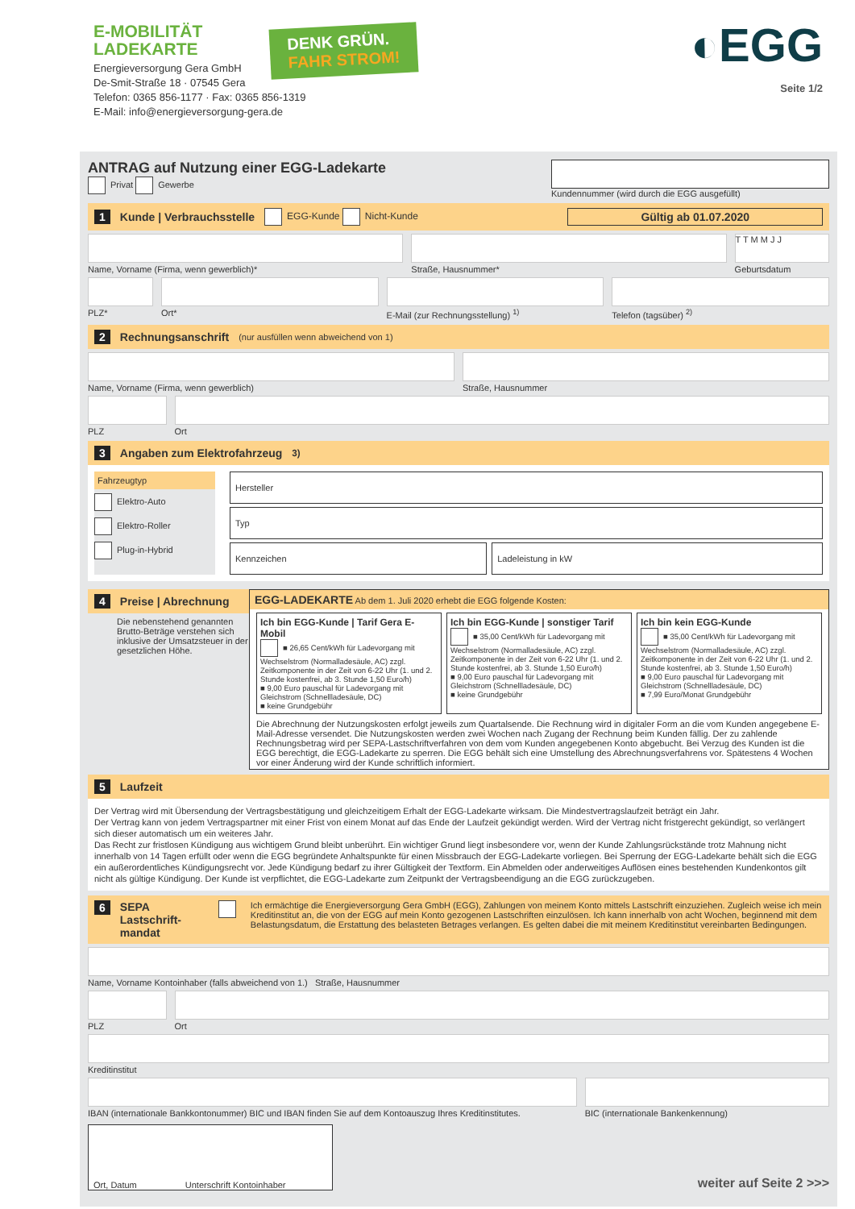E-MOBILITÄT
LADEKARTE
Energieversorgung Gera GmbH
De-Smit-Straße 18 · 07545 Gera
Telefon: 0365 856-1177 · Fax: 0365 856-1319
E-Mail: info@energieversorgung-gera.de
DENK GRÜN.
FAHR STROM!
◐EGG
Seite 1/2
ANTRAG auf Nutzung einer EGG-Ladekarte
Privat Gewerbe
Kundennummer (wird durch die EGG ausgefüllt)
1 Kunde | Verbrauchsstelle EGG-Kunde Nicht-Kunde Gültig ab 01.07.2020
Name, Vorname (Firma, wenn gewerblich)*
Straße, Hausnummer*
T T M M J J
Geburtsdatum
PLZ* Ort* E-Mail (zur Rechnungsstellung) <sup>1)</sup>
Telefon (tagsüber) <sup>2)</sup>
2 Rechnungsanschrift (nur ausfüllen wenn abweichend von 1)
Name, Vorname (Firma, wenn gewerblich)
Straße, Hausnummer
PLZ Ort
3 Angaben zum Elektrofahrzeug<sup>3)</sup>
Fahrzeugtyp
Elektro-Auto
Elektro-Roller
Plug-in-Hybrid
Hersteller
Typ
Kennzeichen Ladeleistung in kW
4 Preise | Abrechnung
Die nebenstehend genannten Brutto-Beträge verstehen sich inklusive der Umsatzsteuer in der gesetzlichen Höhe.
EGG-LADEKARTE Ab dem 1. Juli 2020 erhebt die EGG folgende Kosten:
Ich bin EGG-Kunde | Tarif Gera E-Mobil
■ 26,65 Cent/kWh für Ladevorgang mit Wechselstrom (Normalladesäule, AC) zzgl. Zeitkomponente in der Zeit von 6-22 Uhr (1. und 2. Stunde kostenfrei, ab 3. Stunde 1,50 Euro/h)
■ 9,00 Euro pauschal für Ladevorgang mit Gleichstrom (Schnellladesäule, DC)
■ keine Grundgebühr
Ich bin EGG-Kunde | sonstiger Tarif
■ 35,00 Cent/kWh für Ladevorgang mit Wechselstrom (Normalladesäule, AC) zzgl. Zeitkomponente in der Zeit von 6-22 Uhr (1. und 2. Stunde kostenfrei, ab 3. Stunde 1,50 Euro/h)
■ 9,00 Euro pauschal für Ladevorgang mit Gleichstrom (Schnellladesäule, DC)
■ keine Grundgebühr
Ich bin kein EGG-Kunde
■ 35,00 Cent/kWh für Ladevorgang mit Wechselstrom (Normalladesäule, AC) zzgl. Zeitkomponente in der Zeit von 6-22 Uhr (1. und 2. Stunde kostenfrei, ab 3. Stunde 1,50 Euro/h)
■ 9,00 Euro pauschal für Ladevorgang mit Gleichstrom (Schnellladesäule, DC)
■ 7,99 Euro/Monat Grundgebühr
Die Abrechnung der Nutzungskosten erfolgt jeweils zum Quartalsende. Die Rechnung wird in digitaler Form an die vom Kunden angegebene E-Mail-Adresse versendet. Die Nutzungskosten werden zwei Wochen nach Zugang der Rechnung beim Kunden fällig. Der zu zahlende Rechnungsbetrag wird per SEPA-Lastschriftverfahren von dem vom Kunden angegebenen Konto abgebucht. Bei Verzug des Kunden ist die EGG berechtigt, die EGG-Ladekarte zu sperren. Die EGG behält sich eine Umstellung des Abrechnungsverfahrens vor. Spätestens 4 Wochen vor einer Änderung wird der Kunde schriftlich informiert.
5 Laufzeit
Der Vertrag wird mit Übersendung der Vertragsbestätigung und gleichzeitigem Erhalt der EGG-Ladekarte wirksam. Die Mindestvertragslaufzeit beträgt ein Jahr.
Der Vertrag kann von jedem Vertragspartner mit einer Frist von einem Monat auf das Ende der Laufzeit gekündigt werden. Wird der Vertrag nicht fristgerecht gekündigt, so verlängert sich dieser automatisch um ein weiteres Jahr.
Das Recht zur fristlosen Kündigung aus wichtigem Grund bleibt unberührt. Ein wichtiger Grund liegt insbesondere vor, wenn der Kunde Zahlungsrückstände trotz Mahnung nicht innerhalb von 14 Tagen erfüllt oder wenn die EGG begründete Anhaltspunkte für einen Missbrauch der EGG-Ladekarte vorliegen. Bei Sperrung der EGG-Ladekarte behält sich die EGG ein außerordentliches Kündigungsrecht vor. Jede Kündigung bedarf zu ihrer Gültigkeit der Textform. Ein Abmelden oder anderweitiges Auflösen eines bestehenden Kundenkontos gilt nicht als gültige Kündigung. Der Kunde ist verpflichtet, die EGG-Ladekarte zum Zeitpunkt der Vertragsbeendigung an die EGG zurückzugeben.
6 SEPA Lastschrift-mandat Ich ermächtige die Energieversorgung Gera GmbH (EGG), Zahlungen von meinem Konto mittels Lastschrift einzuziehen. Zugleich weise ich mein Kreditinstitut an, die von der EGG auf mein Konto gezogenen Lastschriften einzulösen. Ich kann innerhalb von acht Wochen, beginnend mit dem Belastungsdatum, die Erstattung des belasteten Betrages verlangen. Es gelten dabei die mit meinem Kreditinstitut vereinbarten Bedingungen.
Name, Vorname Kontoinhaber (falls abweichend von 1.) Straße, Hausnummer
PLZ Ort
Kreditinstitut
IBAN (internationale Bankkontonummer) BIC und IBAN finden Sie auf dem Kontoauszug Ihres Kreditinstitutes.
BIC (internationale Bankenkennung)
Ort, Datum Unterschrift Kontoinhaber
weiter auf Seite 2 >>>